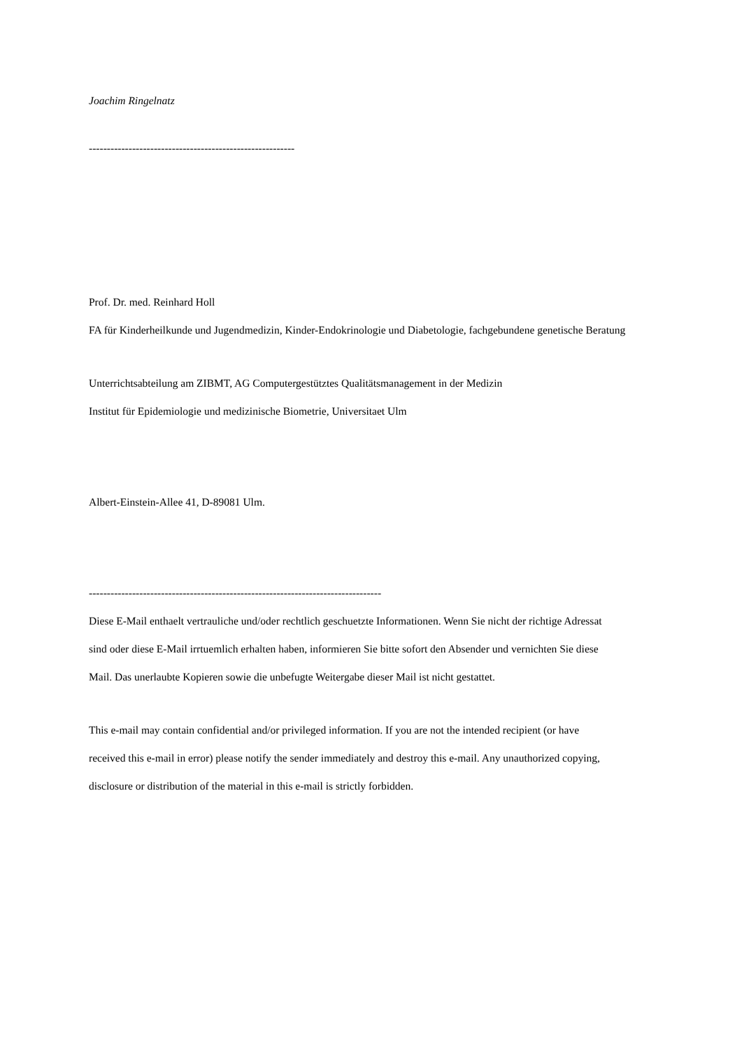Joachim Ringelnatz
---------------------------------------------------------
Prof. Dr. med. Reinhard Holl
FA für Kinderheilkunde und Jugendmedizin, Kinder-Endokrinologie und Diabetologie, fachgebundene genetische Beratung
Unterrichtsabteilung am ZIBMT, AG Computergestütztes Qualitätsmanagement in der Medizin
Institut für Epidemiologie und medizinische Biometrie, Universitaet Ulm
Albert-Einstein-Allee 41, D-89081 Ulm.
---------------------------------------------------------------------------------
Diese E-Mail enthaelt vertrauliche und/oder rechtlich geschuetzte Informationen. Wenn Sie nicht der richtige Adressat
sind oder diese E-Mail irrtuemlich erhalten haben, informieren Sie bitte sofort den Absender und vernichten Sie diese
Mail. Das unerlaubte Kopieren sowie die unbefugte Weitergabe dieser Mail ist nicht gestattet.
This e-mail may contain confidential and/or privileged information. If you are not the intended recipient (or have
received this e-mail in error) please notify the sender immediately and destroy this e-mail. Any unauthorized copying,
disclosure or distribution of the material in this e-mail is strictly forbidden.